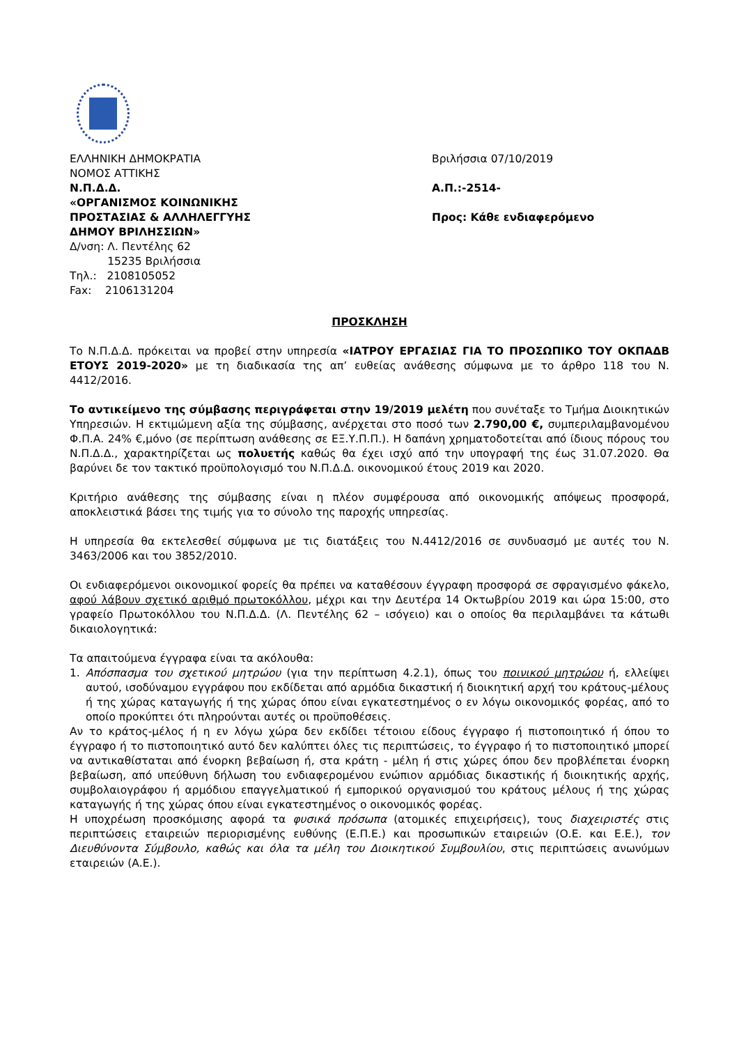ΕΛΛΗΝΙΚΗ ΔΗΜΟΚΡΑΤΙΑ
ΝΟΜΟΣ ΑΤΤΙΚΗΣ
Ν.Π.Δ.Δ.
«ΟΡΓΑΝΙΣΜΟΣ ΚΟΙΝΩΝΙΚΗΣ
ΠΡΟΣΤΑΣΙΑΣ & ΑΛΛΗΛΕΓΓΥΗΣ
ΔΗΜΟΥ ΒΡΙΛΗΣΣΙΩΝ»
Δ/νση: Λ. Πεντέλης 62
15235 Βριλήσσια
Τηλ.: 2108105052
Fax: 2106131204
Βριλήσσια 07/10/2019
Α.Π.:-2514-
Προς: Κάθε ενδιαφερόμενο
ΠΡΟΣΚΛΗΣΗ
Το Ν.Π.Δ.Δ. πρόκειται να προβεί στην υπηρεσία «ΙΑΤΡΟΥ ΕΡΓΑΣΙΑΣ ΓΙΑ ΤΟ ΠΡΟΣΩΠΙΚΟ ΤΟΥ ΟΚΠΑΔΒ ΕΤΟΥΣ 2019-2020» με τη διαδικασία της απ’ ευθείας ανάθεσης σύμφωνα με το άρθρο 118 του Ν. 4412/2016.
Το αντικείμενο της σύμβασης περιγράφεται στην 19/2019 μελέτη που συνέταξε το Τμήμα Διοικητικών Υπηρεσιών. Η εκτιμώμενη αξία της σύμβασης, ανέρχεται στο ποσό των 2.790,00 €, συμπεριλαμβανομένου Φ.Π.Α. 24% €,μόνο (σε περίπτωση ανάθεσης σε ΕΞ.Υ.Π.Π.). Η δαπάνη χρηματοδοτείται από ίδιους πόρους του Ν.Π.Δ.Δ., χαρακτηρίζεται ως πολυετής καθώς θα έχει ισχύ από την υπογραφή της έως 31.07.2020. Θα βαρύνει δε τον τακτικό προϋπολογισμό του Ν.Π.Δ.Δ. οικονομικού έτους 2019 και 2020.
Κριτήριο ανάθεσης της σύμβασης είναι η πλέον συμφέρουσα από οικονομικής απόψεως προσφορά, αποκλειστικά βάσει της τιμής για το σύνολο της παροχής υπηρεσίας.
Η υπηρεσία θα εκτελεσθεί σύμφωνα με τις διατάξεις του Ν.4412/2016 σε συνδυασμό με αυτές του Ν. 3463/2006 και του 3852/2010.
Οι ενδιαφερόμενοι οικονομικοί φορείς θα πρέπει να καταθέσουν έγγραφη προσφορά σε σφραγισμένο φάκελο, αφού λάβουν σχετικό αριθμό πρωτοκόλλου, μέχρι και την Δευτέρα 14 Οκτωβρίου 2019 και ώρα 15:00, στο γραφείο Πρωτοκόλλου του Ν.Π.Δ.Δ. (Λ. Πεντέλης 62 – ισόγειο) και ο οποίος θα περιλαμβάνει τα κάτωθι δικαιολογητικά:
Τα απαιτούμενα έγγραφα είναι τα ακόλουθα:
1. Απόσπασμα του σχετικού μητρώου (για την περίπτωση 4.2.1), όπως του ποινικού μητρώου ή, ελλείψει αυτού, ισοδύναμου εγγράφου που εκδίδεται από αρμόδια δικαστική ή διοικητική αρχή του κράτους-μέλους ή της χώρας καταγωγής ή της χώρας όπου είναι εγκατεστημένος ο εν λόγω οικονομικός φορέας, από το οποίο προκύπτει ότι πληρούνται αυτές οι προϋποθέσεις.
Αν το κράτος-μέλος ή η εν λόγω χώρα δεν εκδίδει τέτοιου είδους έγγραφο ή πιστοποιητικό ή όπου το έγγραφο ή το πιστοποιητικό αυτό δεν καλύπτει όλες τις περιπτώσεις, το έγγραφο ή το πιστοποιητικό μπορεί να αντικαθίσταται από ένορκη βεβαίωση ή, στα κράτη - μέλη ή στις χώρες όπου δεν προβλέπεται ένορκη βεβαίωση, από υπεύθυνη δήλωση του ενδιαφερομένου ενώπιον αρμόδιας δικαστικής ή διοικητικής αρχής, συμβολαιογράφου ή αρμόδιου επαγγελματικού ή εμπορικού οργανισμού του κράτους μέλους ή της χώρας καταγωγής ή της χώρας όπου είναι εγκατεστημένος ο οικονομικός φορέας.
Η υποχρέωση προσκόμισης αφορά τα φυσικά πρόσωπα (ατομικές επιχειρήσεις), τους διαχειριστές στις περιπτώσεις εταιρειών περιορισμένης ευθύνης (Ε.Π.Ε.) και προσωπικών εταιρειών (Ο.Ε. και Ε.Ε.), τον Διευθύνοντα Σύμβουλο, καθώς και όλα τα μέλη του Διοικητικού Συμβουλίου, στις περιπτώσεις ανωνύμων εταιρειών (Α.Ε.).